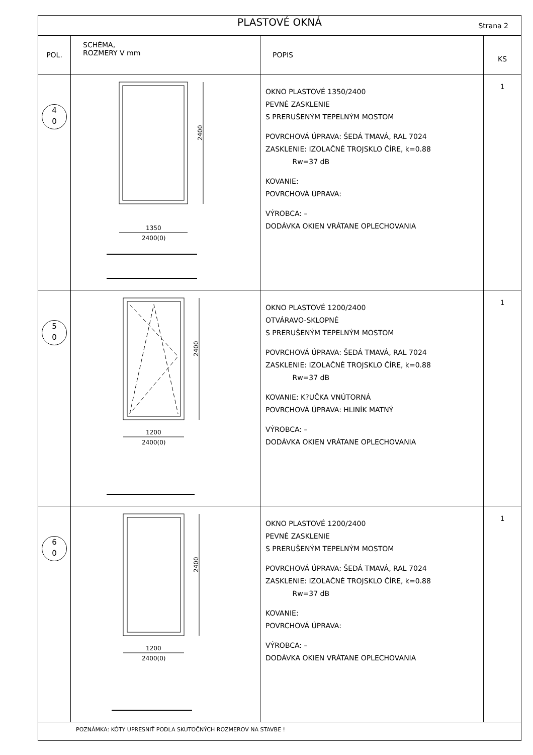| PLASTOVÉ OKNÁ Strana 2 | | | |
| --- | --- | --- | --- |
| POL. | SCHÉMA, ROZMERY V mm | POPIS | KS |
| 4 0 | 2400 1350 2400(0) | OKNO PLASTOVÉ 1350/2400 PEVNÉ ZASKLENIE S PRERUŠENÝM TEPELNÝM MOSTOM POVRCHOVÁ ÚPRAVA: ŠEDÁ TMAVÁ, RAL 7024 ZASKLENIE: IZOLAČNÉ TROJSKLO ČÍRE, k=0.88 Rw=37 dB KOVANIE: POVRCHOVÁ ÚPRAVA: VÝROBCA: – DODÁVKA OKIEN VRÁTANE OPLECHOVANIA | 1 |
| 5 0 | 2400 1200 2400(0) | OKNO PLASTOVÉ 1200/2400 OTVÁRAVO-SKLOPNÉ S PRERUŠENÝM TEPELNÝM MOSTOM POVRCHOVÁ ÚPRAVA: ŠEDÁ TMAVÁ, RAL 7024 ZASKLENIE: IZOLAČNÉ TROJSKLO ČÍRE, k=0.88 Rw=37 dB KOVANIE: K?UČKA VNÚTORNÁ POVRCHOVÁ ÚPRAVA: HLINÍK MATNÝ VÝROBCA: – DODÁVKA OKIEN VRÁTANE OPLECHOVANIA | 1 |
| 6 0 | 2400 1200 2400(0) | OKNO PLASTOVÉ 1200/2400 PEVNÉ ZASKLENIE S PRERUŠENÝM TEPELNÝM MOSTOM POVRCHOVÁ ÚPRAVA: ŠEDÁ TMAVÁ, RAL 7024 ZASKLENIE: IZOLAČNÉ TROJSKLO ČÍRE, k=0.88 Rw=37 dB KOVANIE: POVRCHOVÁ ÚPRAVA: VÝROBCA: – DODÁVKA OKIEN VRÁTANE OPLECHOVANIA | 1 |
| POZNÁMKA: KÓTY UPRESNIŤ PODLA SKUTOČNÝCH ROZMEROV NA STAVBE ! | | | |